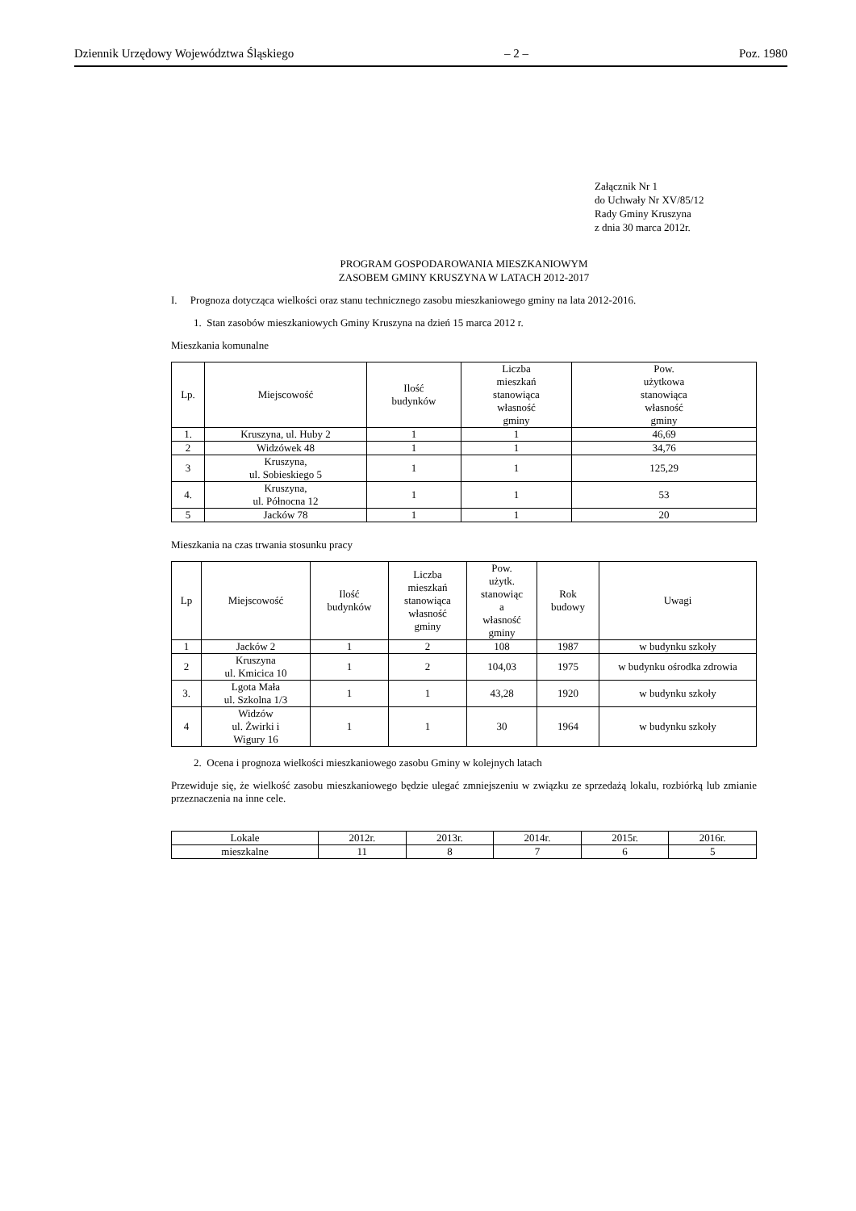Dziennik Urzędowy Województwa Śląskiego – 2 – Poz. 1980
Załącznik Nr 1
do Uchwały Nr XV/85/12
Rady Gminy Kruszyna
z dnia 30 marca 2012r.
PROGRAM GOSPODAROWANIA MIESZKANIOWYM
ZASOBEM GMINY KRUSZYNA W LATACH 2012-2017
I. Prognoza dotycząca wielkości oraz stanu technicznego zasobu mieszkaniowego gminy na lata 2012-2016.
1. Stan zasobów mieszkaniowych Gminy Kruszyna na dzień 15 marca 2012 r.
Mieszkania komunalne
| Lp. | Miejscowość | Ilość budynków | Liczba mieszkań stanowiąca własność gminy | Pow. użytkowa stanowiąca własność gminy |
| --- | --- | --- | --- | --- |
| 1. | Kruszyna, ul. Huby 2 | 1 | 1 | 46,69 |
| 2 | Widzówek 48 | 1 | 1 | 34,76 |
| 3 | Kruszyna, ul. Sobieskiego 5 | 1 | 1 | 125,29 |
| 4. | Kruszyna, ul. Północna 12 | 1 | 1 | 53 |
| 5 | Jacków 78 | 1 | 1 | 20 |
Mieszkania na czas trwania stosunku pracy
| Lp | Miejscowość | Ilość budynków | Liczba mieszkań stanowiąca własność gminy | Pow. użytk. stanowiąc a własność gminy | Rok budowy | Uwagi |
| --- | --- | --- | --- | --- | --- | --- |
| 1 | Jacków 2 | 1 | 2 | 108 | 1987 | w budynku szkoły |
| 2 | Kruszyna ul. Kmicica 10 | 1 | 2 | 104,03 | 1975 | w budynku ośrodka zdrowia |
| 3. | Lgota Mała ul. Szkolna 1/3 | 1 | 1 | 43,28 | 1920 | w budynku szkoły |
| 4 | Widzów ul. Żwirki i Wigury 16 | 1 | 1 | 30 | 1964 | w budynku szkoły |
2. Ocena i prognoza wielkości mieszkaniowego zasobu Gminy w kolejnych latach
Przewiduje się, że wielkość zasobu mieszkaniowego będzie ulegać zmniejszeniu w związku ze sprzedażą lokalu, rozbiórką lub zmianie przeznaczenia na inne cele.
| Lokale | 2012r. | 2013r. | 2014r. | 2015r. | 2016r. |
| mieszkalne | 11 | 8 | 7 | 6 | 5 |